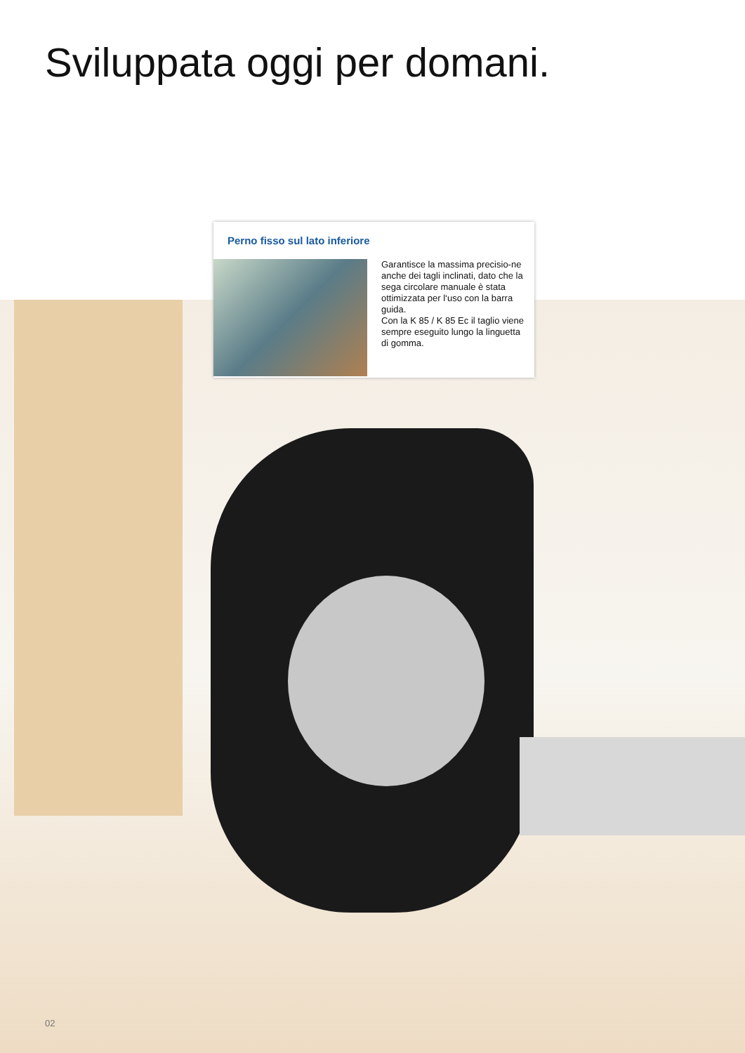Sviluppata oggi per domani.
Perno fisso sul lato inferiore
Garantisce la massima precisio-ne anche dei tagli inclinati, dato che la sega circolare manuale è stata ottimizzata per l‘uso con la barra guida.
Con la K 85 / K 85 Ec il taglio viene sempre eseguito lungo la linguetta di gomma.
02